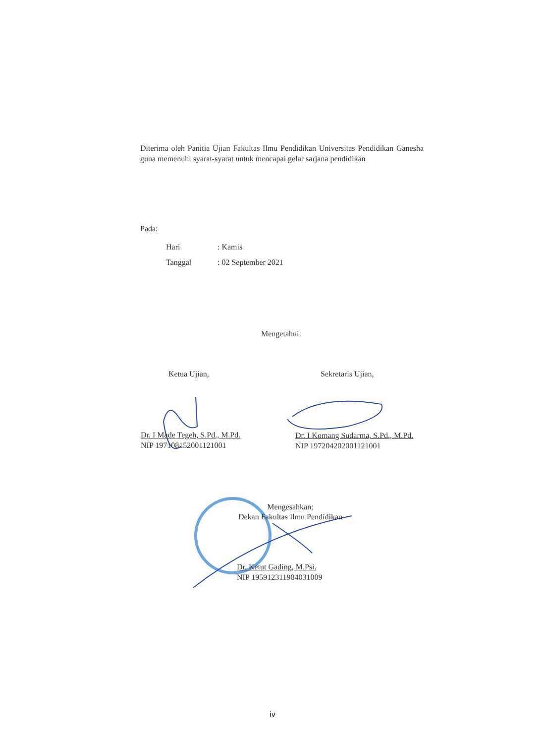Diterima oleh Panitia Ujian Fakultas Ilmu Pendidikan Universitas Pendidikan Ganesha guna memenuhi syarat-syarat untuk mencapai gelar sarjana pendidikan
Pada:
Hari: Kamis
Tanggal: 02 September 2021
Mengetahui:
Ketua Ujian, Sekretaris Ujian,
Dr. I Made Tegeh, S.Pd., M.Pd.
NIP 197108152001121001
Dr. I Komang Sudarma, S.Pd., M.Pd.
NIP 197204202001121001
Mengesahkan:
Dekan Fakultas Ilmu Pendidikan
Dr. Ketut Gading, M.Psi.
NIP 195912311984031009
iv